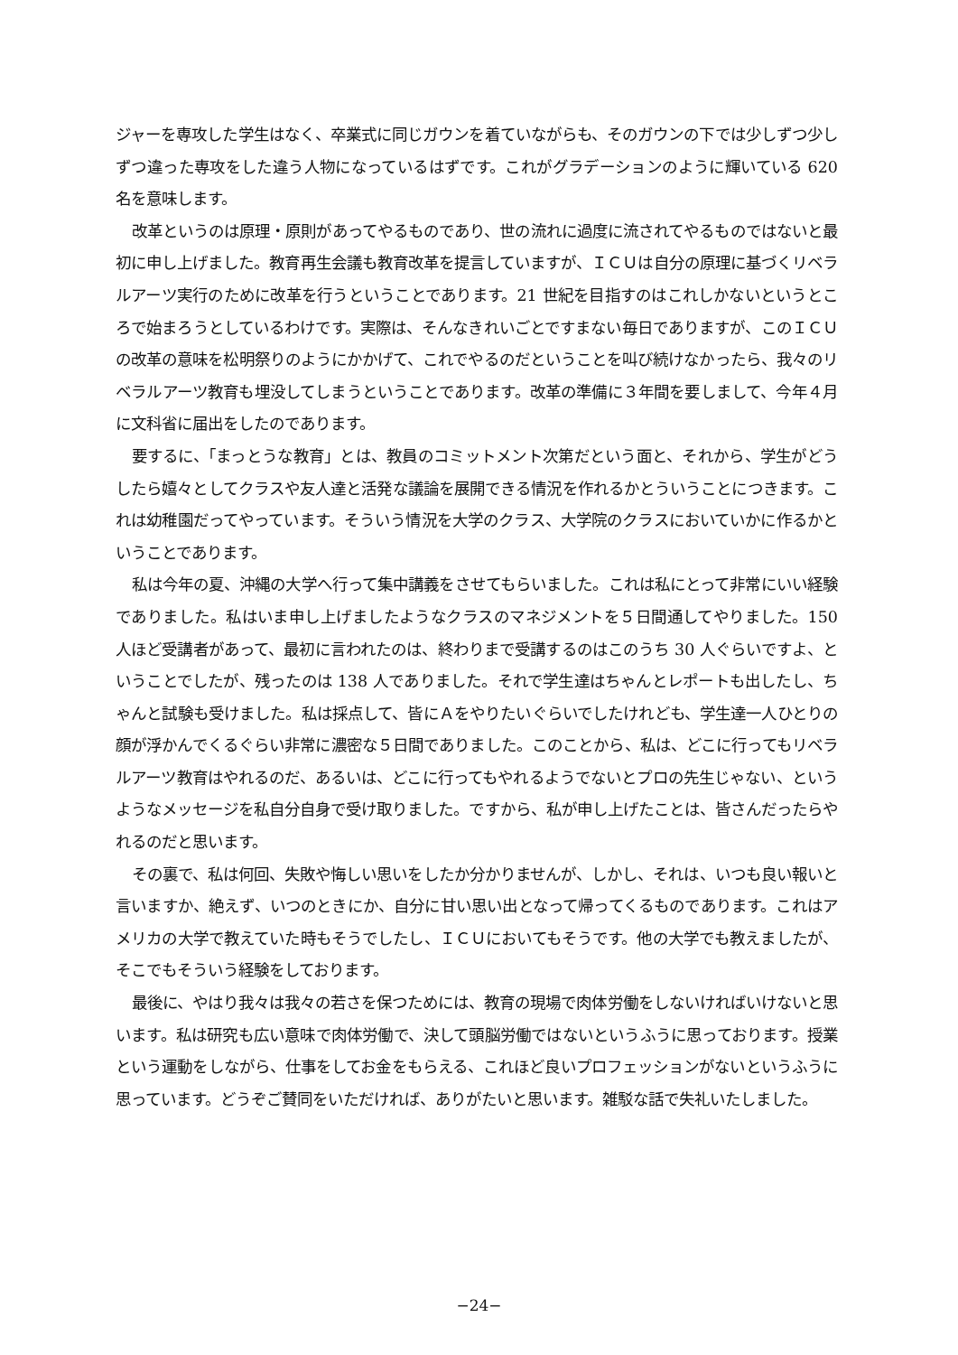ジャーを専攻した学生はなく、卒業式に同じガウンを着ていながらも、そのガウンの下では少しずつ少しずつ違った専攻をした違う人物になっているはずです。これがグラデーションのように輝いている 620 名を意味します。
改革というのは原理・原則があってやるものであり、世の流れに過度に流されてやるものではないと最初に申し上げました。教育再生会議も教育改革を提言していますが、ＩＣＵは自分の原理に基づくリベラルアーツ実行のために改革を行うということであります。21 世紀を目指すのはこれしかないというところで始まろうとしているわけです。実際は、そんなきれいごとですまない毎日でありますが、このＩＣＵの改革の意味を松明祭りのようにかかげて、これでやるのだということを叫び続けなかったら、我々のリベラルアーツ教育も埋没してしまうということであります。改革の準備に３年間を要しまして、今年４月に文科省に届出をしたのであります。
要するに、「まっとうな教育」とは、教員のコミットメント次第だという面と、それから、学生がどうしたら嬉々としてクラスや友人達と活発な議論を展開できる情況を作れるかとういうことにつきます。これは幼稚園だってやっています。そういう情況を大学のクラス、大学院のクラスにおいていかに作るかということであります。
私は今年の夏、沖縄の大学へ行って集中講義をさせてもらいました。これは私にとって非常にいい経験でありました。私はいま申し上げましたようなクラスのマネジメントを５日間通してやりました。150 人ほど受講者があって、最初に言われたのは、終わりまで受講するのはこのうち 30 人ぐらいですよ、ということでしたが、残ったのは 138 人でありました。それで学生達はちゃんとレポートも出したし、ちゃんと試験も受けました。私は採点して、皆にＡをやりたいぐらいでしたけれども、学生達一人ひとりの顔が浮かんでくるぐらい非常に濃密な５日間でありました。このことから、私は、どこに行ってもリベラルアーツ教育はやれるのだ、あるいは、どこに行ってもやれるようでないとプロの先生じゃない、というようなメッセージを私自分自身で受け取りました。ですから、私が申し上げたことは、皆さんだったらやれるのだと思います。
その裏で、私は何回、失敗や悔しい思いをしたか分かりませんが、しかし、それは、いつも良い報いと言いますか、絶えず、いつのときにか、自分に甘い思い出となって帰ってくるものであります。これはアメリカの大学で教えていた時もそうでしたし、ＩＣＵにおいてもそうです。他の大学でも教えましたが、そこでもそういう経験をしております。
最後に、やはり我々は我々の若さを保つためには、教育の現場で肉体労働をしないければいけないと思います。私は研究も広い意味で肉体労働で、決して頭脳労働ではないというふうに思っております。授業という運動をしながら、仕事をしてお金をもらえる、これほど良いプロフェッションがないというふうに思っています。どうぞご賛同をいただければ、ありがたいと思います。雑駁な話で失礼いたしました。
−24−